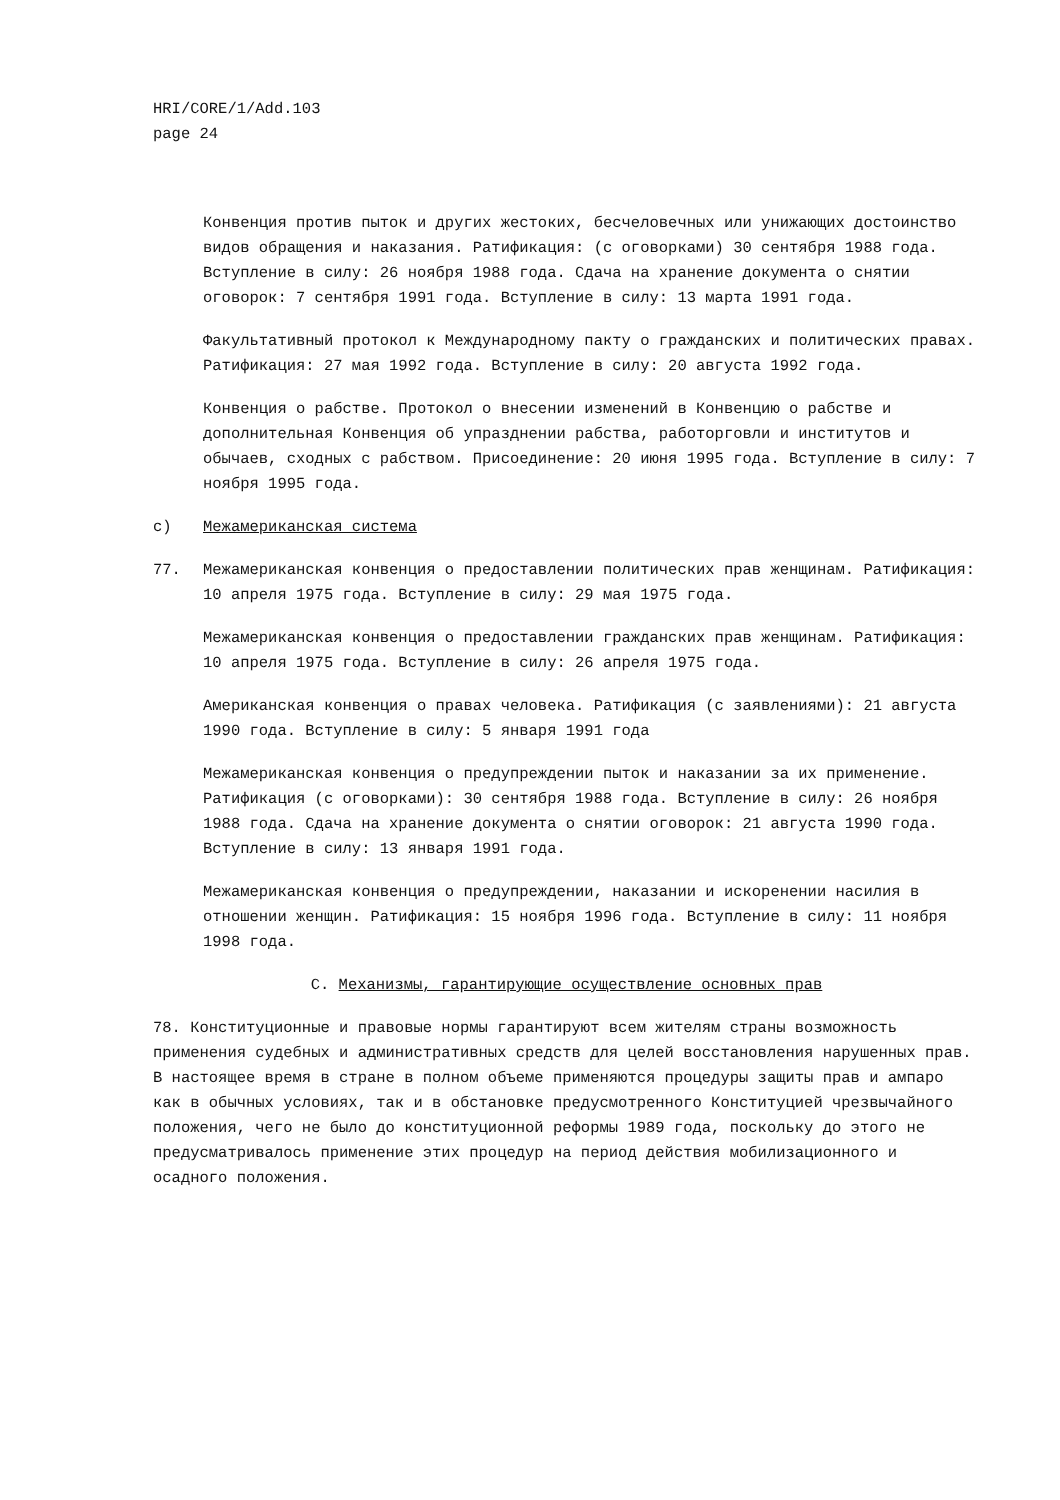HRI/CORE/1/Add.103
page 24
Конвенция против пыток и других жестоких, бесчеловечных или унижающих достоинство видов обращения и наказания. Ратификация: (с оговорками) 30 сентября 1988 года. Вступление в силу: 26 ноября 1988 года. Сдача на хранение документа о снятии оговорок: 7 сентября 1991 года. Вступление в силу: 13 марта 1991 года.
Факультативный протокол к Международному пакту о гражданских и политических правах. Ратификация: 27 мая 1992 года. Вступление в силу: 20 августа 1992 года.
Конвенция о рабстве. Протокол о внесении изменений в Конвенцию о рабстве и дополнительная Конвенция об упразднении рабства, работорговли и институтов и обычаев, сходных с рабством. Присоединение: 20 июня 1995 года. Вступление в силу: 7 ноября 1995 года.
c) Межамериканская система
77. Межамериканская конвенция о предоставлении политических прав женщинам. Ратификация: 10 апреля 1975 года. Вступление в силу: 29 мая 1975 года.
Межамериканская конвенция о предоставлении гражданских прав женщинам. Ратификация: 10 апреля 1975 года. Вступление в силу: 26 апреля 1975 года.
Американская конвенция о правах человека. Ратификация (с заявлениями): 21 августа 1990 года. Вступление в силу: 5 января 1991 года
Межамериканская конвенция о предупреждении пыток и наказании за их применение. Ратификация (с оговорками): 30 сентября 1988 года. Вступление в силу: 26 ноября 1988 года. Сдача на хранение документа о снятии оговорок: 21 августа 1990 года. Вступление в силу: 13 января 1991 года.
Межамериканская конвенция о предупреждении, наказании и искоренении насилия в отношении женщин. Ратификация: 15 ноября 1996 года. Вступление в силу: 11 ноября 1998 года.
C. Механизмы, гарантирующие осуществление основных прав
78. Конституционные и правовые нормы гарантируют всем жителям страны возможность применения судебных и административных средств для целей восстановления нарушенных прав. В настоящее время в стране в полном объеме применяются процедуры защиты прав и ампаро как в обычных условиях, так и в обстановке предусмотренного Конституцией чрезвычайного положения, чего не было до конституционной реформы 1989 года, поскольку до этого не предусматривалось применение этих процедур на период действия мобилизационного и осадного положения.